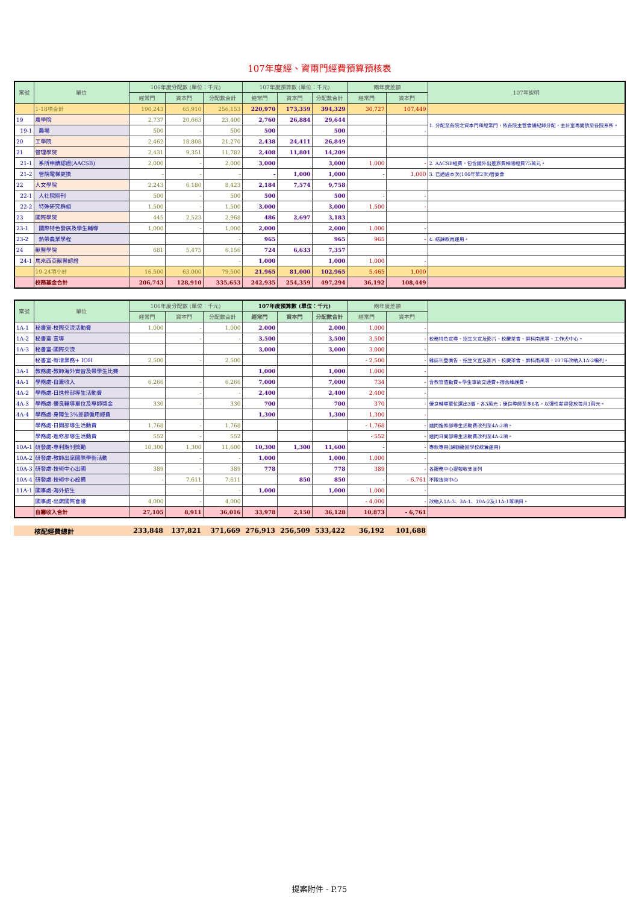107年度經、資兩門經費預算預核表
| 案號 | 單位 | 106年度分配數 (單位：千元) | | | 107年度預算數 (單位：千元) | | | 兩年度差額 | | 107年說明 |
| --- | --- | --- | --- | --- | --- | --- | --- | --- | --- | --- |
| | | 經常門 | 資本門 | 分配數合計 | 經常門 | 資本門 | 分配數合計 | 經常門 | 資本門 | |
| | 1-18項合計 | 190,243 | 65,910 | 256,153 | 220,970 | 173,359 | 394,329 | 30,727 | 107,449 | |
| 19 | 農學院 | 2,737 | 20,663 | 23,400 | 2,760 | 26,884 | 29,644 | | | 1. 分配至各院之資本門和經常門，依各院主管會議紀錄分配，主計室再開放至各院系所。 |
| 19-1 | 農場 | 500 | - | 500 | 500 | | 500 | - | - | |
| 20 | 工學院 | 2,462 | 18,808 | 21,270 | 2,438 | 24,411 | 26,849 | | | |
| 21 | 管理學院 | 2,431 | 9,351 | 11,782 | 2,408 | 11,801 | 14,209 | | | |
| 21-1 | 系所申請認證(AACSB) | 2,000 | - | 2,000 | 3,000 | | 3,000 | 1,000 | - | 2. AACSB經費，包含國外出差旅費相關經費75萬元。 |
| 21-2 | 管院電梯更換 | - | - | - | - | 1,000 | 1,000 | - | 1,000 | 3. 已通過本次(106年第2次)管委會 |
| 22 | 人文學院 | 2,243 | 6,180 | 8,423 | 2,184 | 7,574 | 9,758 | | | |
| 22-1 | 人社院期刊 | 500 | - | 500 | 500 | | 500 | - | - | |
| 22-2 | 特殊研究群組 | 1,500 | - | 1,500 | 3,000 | | 3,000 | 1,500 | - | |
| 23 | 國際學院 | 445 | 2,523 | 2,968 | 486 | 2,697 | 3,183 | | | |
| 23-1 | 國際特色發展及學生輔導 | 1,000 | - | 1,000 | 2,000 | | 2,000 | 1,000 | - | |
| 23-2 | 熱帶農業學程 | | | - | 965 | | 965 | 965 | - | 4. 結餘款再運用。 |
| 24 | 獸醫學院 | 681 | 5,475 | 6,156 | 724 | 6,633 | 7,357 | | | |
| 24-1 | 馬來西亞獸醫認證 | | | - | 1,000 | | 1,000 | 1,000 | - | |
| | 19-24項小計 | 16,500 | 63,000 | 79,500 | 21,965 | 81,000 | 102,965 | 5,465 | 1,000 | |
| | 校務基金合計 | 206,743 | 128,910 | 335,653 | 242,935 | 254,359 | 497,294 | 36,192 | 108,449 | |
| 案號 | 單位 | 106年度分配數 (單位：千元) | | | 107年度預算數 (單位：千元) | | | 兩年度差額 | | |
| --- | --- | --- | --- | --- | --- | --- | --- | --- | --- | --- |
| | | 經常門 | 資本門 | 分配數合計 | 經常門 | 資本門 | 分配數合計 | 經常門 | 資本門 | |
| 1A-1 | 秘書室-校際交流活動費 | 1,000 | - | 1,000 | 2,000 | | 2,000 | 1,000 | - | |
| 1A-2 | 秘書室-宣導 | | - | - | 3,500 | | 3,500 | 3,500 | - | 校務特色宣導、招生文宣及影片、校慶茶會、屏科南風等、工作犬中心。 |
| 1A-3 | 秘書室-國際交流 | | | | 3,000 | | 3,000 | 3,000 | - | |
| | 秘書室-新增業務+ IOH | 2,500 | - | 2,500 | | | | - 2,500 | - | 雜誌刊登廣告、招生文宣及影片、校慶茶會、屏科南風等，107年改納入1A-2編列。 |
| 3A-1 | 教務處-教師海外實習及帶學生比賽 | | | | 1,000 | | 1,000 | 1,000 | - | |
| 4A-1 | 學務處-自籌收入 | 6,266 | - | 6,266 | 7,000 | | 7,000 | 734 | - | 含教官值勤費+學生事故交通費+宿舍維護費。 |
| 4A-2 | 學務處-日進修部導生活動費 | | - | - | 2,400 | | 2,400 | 2,400 | - | |
| 4A-3 | 學務處-優良輔導單位及導師獎金 | 330 | - | 330 | 700 | | 700 | 370 | - | 優良輔導單位選出3個，各3萬元；優良導師至多6名，以彈性薪資發放每月1萬元。 |
| 4A-4 | 學務處-身障生3%差額僱用經費 | | | | 1,300 | | 1,300 | 1,300 | - | |
| | 學務處-日間部導生活動費 | 1,768 | - | 1,768 | | | | - 1,768 | - | 連同進修部導生活動費改列至4A-2項。 |
| | 學務處-進修部導生活動費 | 552 | - | 552 | | | | - 552 | - | 連同日間部導生活動費改列至4A-2項。 |
| 10A-1 | 研發處-專利期刊獎勵 | 10,300 | 1,300 | 11,600 | 10,300 | 1,300 | 11,600 | - | - | 專款專用(餘額繳回學校統籌運用) |
| 10A-2 | 研發處-教師出席國際學術活動 | | - | - | 1,000 | | 1,000 | 1,000 | - | |
| 10A-3 | 研發處-技術中心出國 | 389 | - | 389 | 778 | | 778 | 389 | - | 各服務中心提報收支並列 |
| 10A-4 | 研發處-技術中心設備 | - | 7,611 | 7,611 | | 850 | 850 | - | - 6,761 | 不限技術中心 |
| 11A-1 | 國事處-海外招生 | | - | - | 1,000 | | 1,000 | 1,000 | - | |
| | 國事處-出席國際會議 | 4,000 | - | 4,000 | | | | - 4,000 | - | 改納入1A-3、3A-1、10A-2及11A-1等項目。 |
| | 自籌收入合計 | 27,105 | 8,911 | 36,016 | 33,978 | 2,150 | 36,128 | 10,873 | - 6,761 | |
| | 核配經費總計 | 233,848 | 137,821 | 371,669 | 276,913 | 256,509 | 533,422 | 36,192 | 101,688 | |
提案附件 - P.75